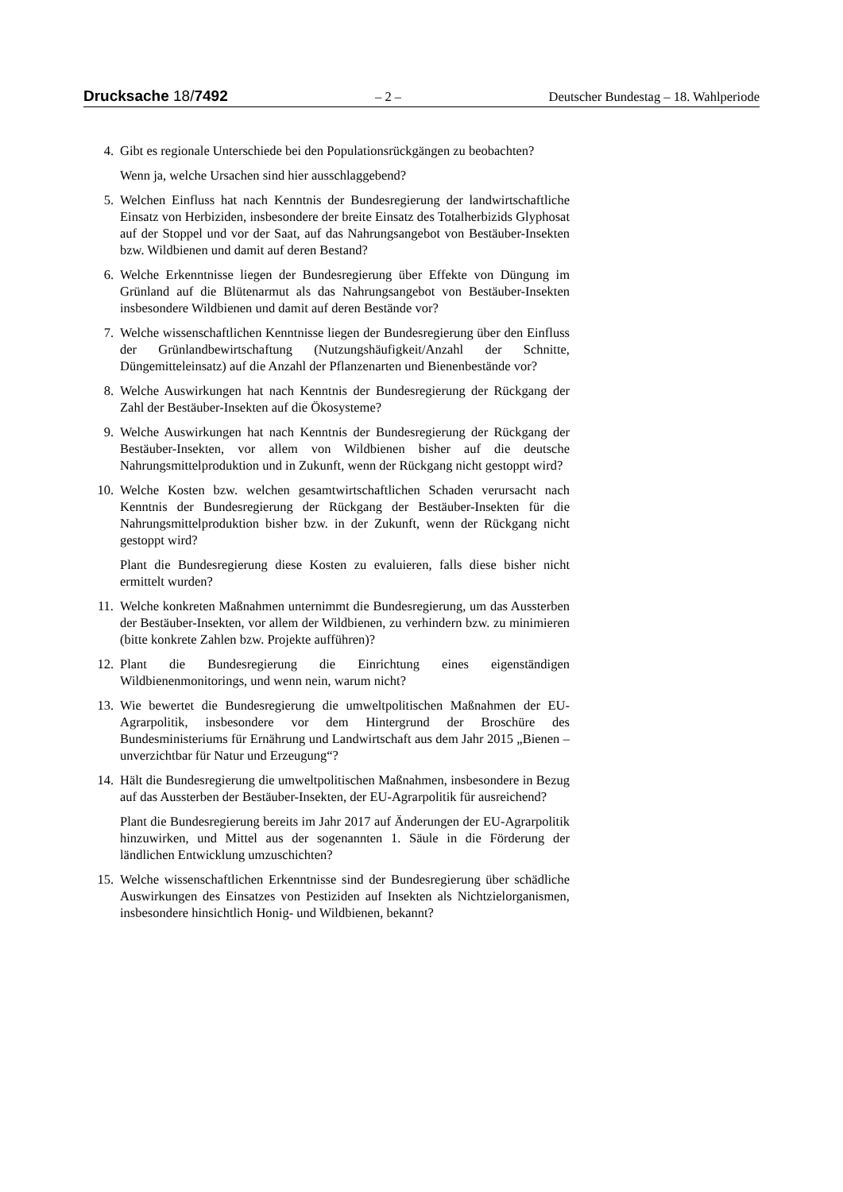Drucksache 18/7492 – 2 – Deutscher Bundestag – 18. Wahlperiode
4. Gibt es regionale Unterschiede bei den Populationsrückgängen zu beobachten?
Wenn ja, welche Ursachen sind hier ausschlaggebend?
5. Welchen Einfluss hat nach Kenntnis der Bundesregierung der landwirtschaftliche Einsatz von Herbiziden, insbesondere der breite Einsatz des Totalherbizids Glyphosat auf der Stoppel und vor der Saat, auf das Nahrungsangebot von Bestäuber-Insekten bzw. Wildbienen und damit auf deren Bestand?
6. Welche Erkenntnisse liegen der Bundesregierung über Effekte von Düngung im Grünland auf die Blütenarmut als das Nahrungsangebot von Bestäuber-Insekten insbesondere Wildbienen und damit auf deren Bestände vor?
7. Welche wissenschaftlichen Kenntnisse liegen der Bundesregierung über den Einfluss der Grünlandbewirtschaftung (Nutzungshäufigkeit/Anzahl der Schnitte, Düngemitteleinsatz) auf die Anzahl der Pflanzenarten und Bienenbestände vor?
8. Welche Auswirkungen hat nach Kenntnis der Bundesregierung der Rückgang der Zahl der Bestäuber-Insekten auf die Ökosysteme?
9. Welche Auswirkungen hat nach Kenntnis der Bundesregierung der Rückgang der Bestäuber-Insekten, vor allem von Wildbienen bisher auf die deutsche Nahrungsmittelproduktion und in Zukunft, wenn der Rückgang nicht gestoppt wird?
10. Welche Kosten bzw. welchen gesamtwirtschaftlichen Schaden verursacht nach Kenntnis der Bundesregierung der Rückgang der Bestäuber-Insekten für die Nahrungsmittelproduktion bisher bzw. in der Zukunft, wenn der Rückgang nicht gestoppt wird?
Plant die Bundesregierung diese Kosten zu evaluieren, falls diese bisher nicht ermittelt wurden?
11. Welche konkreten Maßnahmen unternimmt die Bundesregierung, um das Aussterben der Bestäuber-Insekten, vor allem der Wildbienen, zu verhindern bzw. zu minimieren (bitte konkrete Zahlen bzw. Projekte aufführen)?
12. Plant die Bundesregierung die Einrichtung eines eigenständigen Wildbienenmonitorings, und wenn nein, warum nicht?
13. Wie bewertet die Bundesregierung die umweltpolitischen Maßnahmen der EU-Agrarpolitik, insbesondere vor dem Hintergrund der Broschüre des Bundesministeriums für Ernährung und Landwirtschaft aus dem Jahr 2015 „Bienen – unverzichtbar für Natur und Erzeugung“?
14. Hält die Bundesregierung die umweltpolitischen Maßnahmen, insbesondere in Bezug auf das Aussterben der Bestäuber-Insekten, der EU-Agrarpolitik für ausreichend?
Plant die Bundesregierung bereits im Jahr 2017 auf Änderungen der EU-Agrarpolitik hinzuwirken, und Mittel aus der sogenannten 1. Säule in die Förderung der ländlichen Entwicklung umzuschichten?
15. Welche wissenschaftlichen Erkenntnisse sind der Bundesregierung über schädliche Auswirkungen des Einsatzes von Pestiziden auf Insekten als Nichtzielorganismen, insbesondere hinsichtlich Honig- und Wildbienen, bekannt?